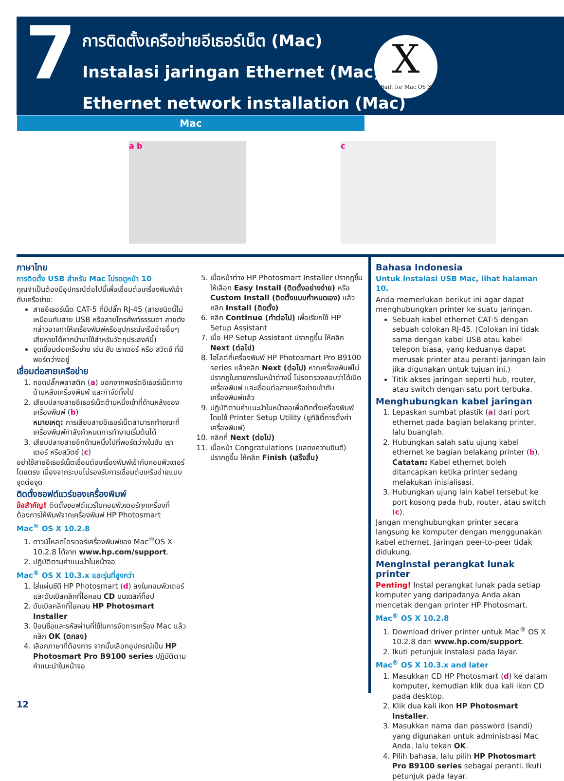7
การติดตั้งเครือข่ายอีเธอร์เน็ต (Mac)
Instalasi jaringan Ethernet (Mac)
Ethernet network installation (Mac)
X
Built for Mac OS X
Mac
a b c
ภาษาไทย
การติดตั้ง USB สำหรับ Mac โปรดดูหน้า 10
คุณจำเป็นต้องมีอุปกรณ์ต่อไปนี้เพื่อเชื่อมต่อเครื่องพิมพ์เข้ากับเครือข่าย:
สายอีเธอร์เน็ต CAT-5 ที่มีปลั๊ก RJ-45 (สายชนิดนี้ไม่เหมือนกับสาย USB หรือสายโทรศัพท์ธรรมดา สายดังกล่าวอาจทำให้เครื่องพิมพ์หรืออุปกรณ์เครือข่ายอื่นๆ เสียหายได้หากนำมาใช้สำหรับวัตถุประสงค์นี้)
จุดเชื่อมต่อเครือข่าย เช่น ฮับ เราเตอร์ หรือ สวิตช์ ที่มีพอร์ตว่างอยู่
เชื่อมต่อสายเครือข่าย
1. ถอดปลั๊กพลาสติก (a) ออกจากพอร์ตอีเธอร์เน็ตทางด้านหลังเครื่องพิมพ์ และกำจัดทิ้งไป
2. เสียบปลายสายอีเธอร์เน็ตด้านหนึ่งเข้าที่ด้านหลังของเครื่องพิมพ์ (b)
หมายเหตุ: การเสียบสายอีเธอร์เน็ตสามารถทำขณะที่เครื่องพิมพ์กำลังกำหนดการทำงานเริ่มต้นได้
3. เสียบปลายสายอีกด้านหนึ่งไปที่พอร์ตว่างในฮับ เราเตอร์ หรือสวิตซ์ (c)
อย่าใช้สายอีเธอร์เน็ตเชื่อมต่อเครื่องพิมพ์เข้ากับคอมพิวเตอร์โดยตรง เนื่องจากระบบไม่รองรับการเชื่อมต่อเครือข่ายแบบจุดต่อจุด
ติดตั้งซอฟต์แวร์ของเครื่องพิมพ์
ข้อสำคัญ! ติดตั้งซอฟต์แวร์ในคอมพิวเตอร์ทุกเครื่องที่ต้องการให้พิมพ์จากเครื่องพิมพ์ HP Photosmart
Mac<sup>®</sup> OS X 10.2.8
1. ดาวน์โหลดไดรเวอร์เครื่องพิมพ์ของ Mac<sup>®</sup>OS X 10.2.8 ได้จาก www.hp.com/support.
2. ปฏิบัติตามคำแนะนำในหน้าจอ
Mac<sup>®</sup> OS X 10.3.x และรุ่นที่สูงกว่า
1. ใส่แผ่นซีดี HP Photosmart (d) ลงในคอมพิวเตอร์ และดับเบิลคลิกที่ไอคอน CD บนเดสก์ท็อป
2. ดับเบิลคลิกที่ไอคอน HP Photosmart Installer
3. ป้อนชื่อและรหัสผ่านที่ใช้ในการจัดการเครื่อง Mac แล้วคลิก OK (ตกลง)
4. เลือกภาษาที่ต้องการ จากนั้นเลือกอุปกรณ์เป็น HP Photosmart Pro B9100 series ปฏิบัติตามคำแนะนำในหน้าจอ
5. เมื่อหน้าต่าง HP Photosmart Installer ปรากฏขึ้น ให้เลือก Easy Install (ติดตั้งอย่างง่าย) หรือ Custom Install (ติดตั้งแบบกำหนดเอง) แล้วคลิก Install (ติดตั้ง)
6. คลิก Continue (ทำต่อไป) เพื่อเรียกใช้ HP Setup Assistant
7. เมื่อ HP Setup Assistant ปรากฏขึ้น ให้คลิก Next (ต่อไป)
8. ไฮไลต์ที่เครื่องพิมพ์ HP Photosmart Pro B9100 series แล้วคลิก Next (ต่อไป) หากเครื่องพิมพ์ไม่ปรากฏในรายการในหน้าต่างนี้ โปรดตรวจสอบว่าได้เปิดเครื่องพิมพ์ และเชื่อมต่อสายเครือข่ายเข้ากับเครื่องพิมพ์แล้ว
9. ปฏิบัติตามคำแนะนำในหน้าจอเพื่อติดตั้งเครื่องพิมพ์โดยใช้ Printer Setup Utility (ยูทิลิตี้การตั้งค่าเครื่องพิมพ์)
10. คลิกที่ Next (ต่อไป)
11. เมื่อหน้า Congratulations (แสดงความยินดี) ปรากฏขึ้น ให้คลิก Finish (เสร็จสิ้น)
Bahasa Indonesia
Untuk instalasi USB Mac, lihat halaman 10.
Anda memerlukan berikut ini agar dapat menghubungkan printer ke suatu jaringan.
Sebuah kabel ethernet CAT-5 dengan sebuah colokan RJ-45. (Colokan ini tidak sama dengan kabel USB atau kabel telepon biasa, yang keduanya dapat merusak printer atau peranti jaringan lain jika digunakan untuk tujuan ini.)
Titik akses jaringan seperti hub, router, atau switch dengan satu port terbuka.
Menghubungkan kabel jaringan
1. Lepaskan sumbat plastik (a) dari port ethernet pada bagian belakang printer, lalu buanglah.
2. Hubungkan salah satu ujung kabel ethernet ke bagian belakang printer (b).
Catatan: Kabel ethernet boleh ditancapkan ketika printer sedang melakukan inisialisasi.
3. Hubungkan ujung lain kabel tersebut ke port kosong pada hub, router, atau switch (c).
Jangan menghubungkan printer secara langsung ke komputer dengan menggunakan kabel ethernet. Jaringan peer-to-peer tidak didukung.
Menginstal perangkat lunak printer
Penting! Instal perangkat lunak pada setiap komputer yang daripadanya Anda akan mencetak dengan printer HP Photosmart.
Mac<sup>®</sup> OS X 10.2.8
1. Download driver printer untuk Mac<sup>®</sup> OS X 10.2.8 dari www.hp.com/support.
2. Ikuti petunjuk instalasi pada layar.
Mac<sup>®</sup> OS X 10.3.x and later
1. Masukkan CD HP Photosmart (d) ke dalam komputer, kemudian klik dua kali ikon CD pada desktop.
2. Klik dua kali ikon HP Photosmart Installer.
3. Masukkan nama dan password (sandi) yang digunakan untuk administrasi Mac Anda, lalu tekan OK.
4. Pilih bahasa, lalu pilih HP Photosmart Pro B9100 series sebagai peranti. Ikuti petunjuk pada layar.
12